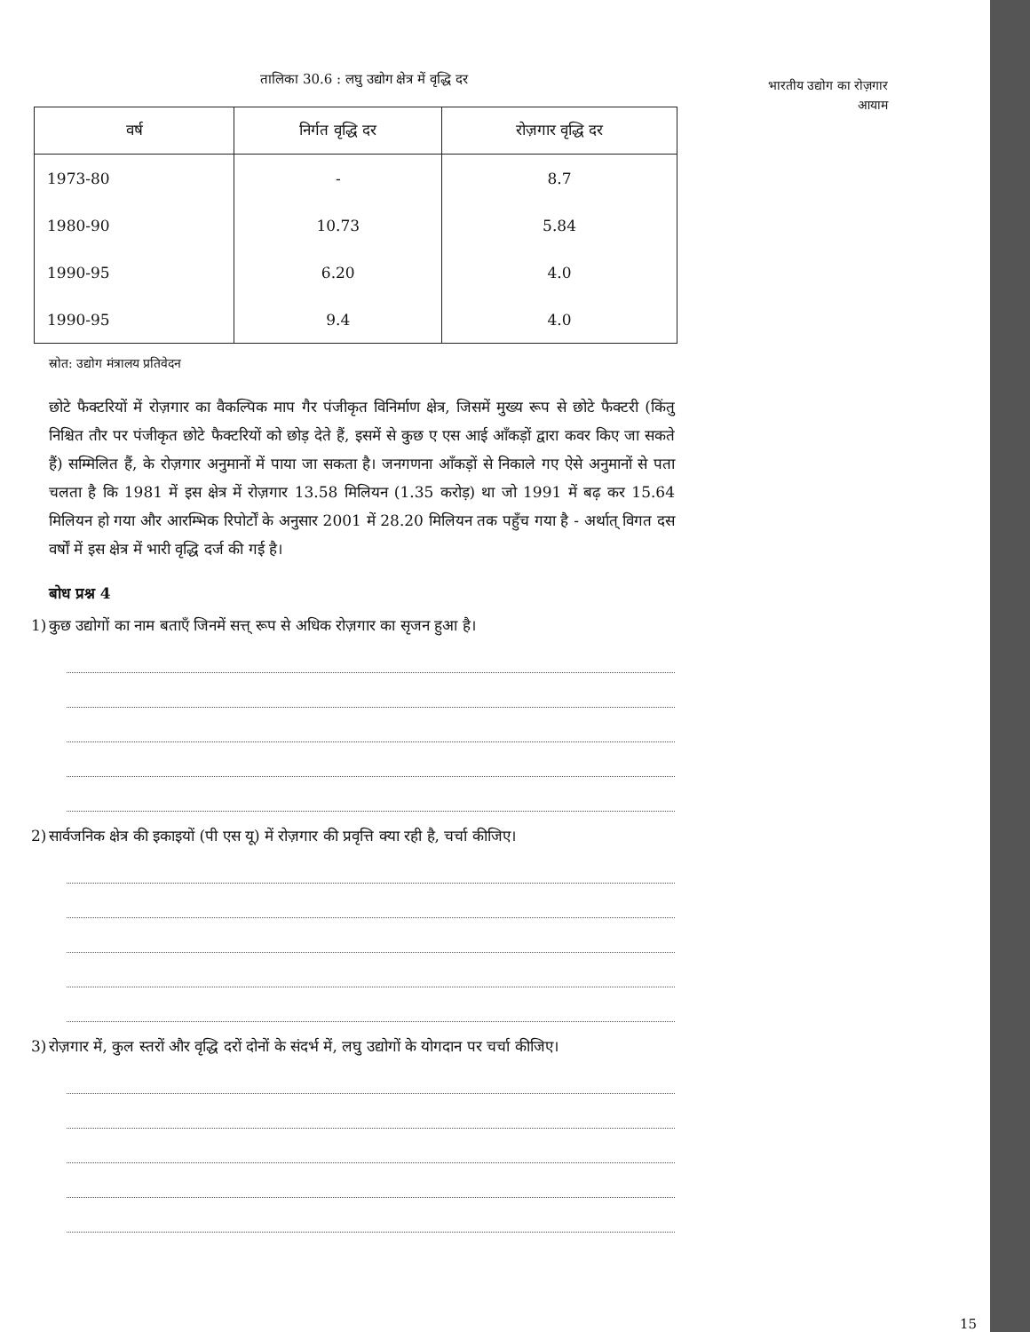भारतीय उद्योग का रोज़गार
आयाम
तालिका 30.6 : लघु उद्योग क्षेत्र में वृद्धि दर
| वर्ष | निर्गत वृद्धि दर | रोज़गार वृद्धि दर |
| --- | --- | --- |
| 1973-80 | - | 8.7 |
| 1980-90 | 10.73 | 5.84 |
| 1990-95 | 6.20 | 4.0 |
| 1990-95 | 9.4 | 4.0 |
स्रोत: उद्योग मंत्रालय प्रतिवेदन
छोटे फैक्टरियों में रोज़गार का वैकल्पिक माप गैर पंजीकृत विनिर्माण क्षेत्र, जिसमें मुख्य रूप से छोटे फैक्टरी (किंतु निश्चित तौर पर पंजीकृत छोटे फैक्टरियों को छोड़ देते हैं, इसमें से कुछ ए एस आई आँकड़ों द्वारा कवर किए जा सकते हैं) सम्मिलित हैं, के रोज़गार अनुमानों में पाया जा सकता है। जनगणना आँकड़ों से निकाले गए ऐसे अनुमानों से पता चलता है कि 1981 में इस क्षेत्र में रोज़गार 13.58 मिलियन (1.35 करोड़) था जो 1991 में बढ़ कर 15.64 मिलियन हो गया और आरम्भिक रिपोर्टों के अनुसार 2001 में 28.20 मिलियन तक पहुँच गया है - अर्थात् विगत दस वर्षों में इस क्षेत्र में भारी वृद्धि दर्ज की गई है।
बोध प्रश्न 4
1) कुछ उद्योगों का नाम बताएँ जिनमें सत्त् रूप से अधिक रोज़गार का सृजन हुआ है।
2) सार्वजनिक क्षेत्र की इकाइयों (पी एस यू) में रोज़गार की प्रवृत्ति क्या रही है, चर्चा कीजिए।
3) रोज़गार में, कुल स्तरों और वृद्धि दरों दोनों के संदर्भ में, लघु उद्योगों के योगदान पर चर्चा कीजिए।
15